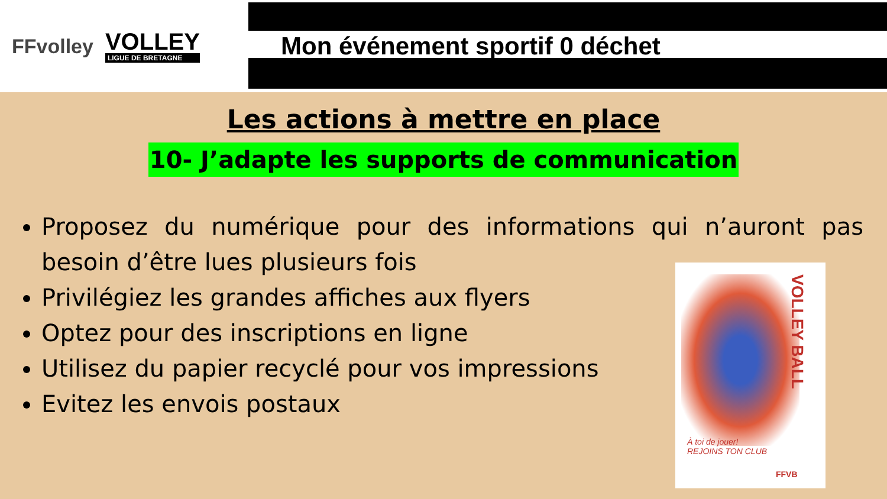FFvolley
VOLLEY
LIGUE DE BRETAGNE
Mon événement sportif 0 déchet
Les actions à mettre en place
10- J’adapte les supports de communication
Proposez du numérique pour des informations qui n’auront pas besoin d’être lues plusieurs fois
Privilégiez les grandes affiches aux flyers
Optez pour des inscriptions en ligne
Utilisez du papier recyclé pour vos impressions
Evitez les envois postaux
VOLLEY BALL
À toi de jouer!
REJOINS TON CLUB
FFVB